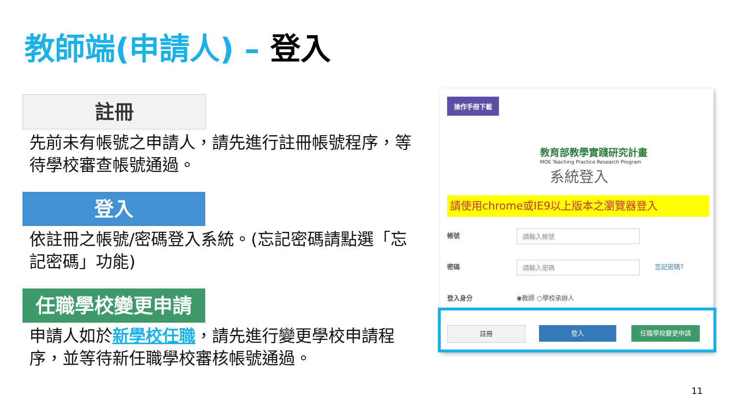教師端(申請人) – 登入
註冊
先前未有帳號之申請人，請先進行註冊帳號程序，等待學校審查帳號通過。
登入
依註冊之帳號/密碼登入系統。(忘記密碼請點選「忘記密碼」功能)
任職學校變更申請
申請人如於新學校任職，請先進行變更學校申請程序，並等待新任職學校審核帳號通過。
操作手冊下載
教育部教學實踐研究計畫
MOE Teaching Practice Research Program
系統登入
請使用chrome或IE9以上版本之瀏覽器登入
帳號 請輸入帳號
密碼 請輸入密碼 忘記密碼?
登入身分 ◉教師 ○學校承辦人
註冊 登入 任職學校變更申請
11